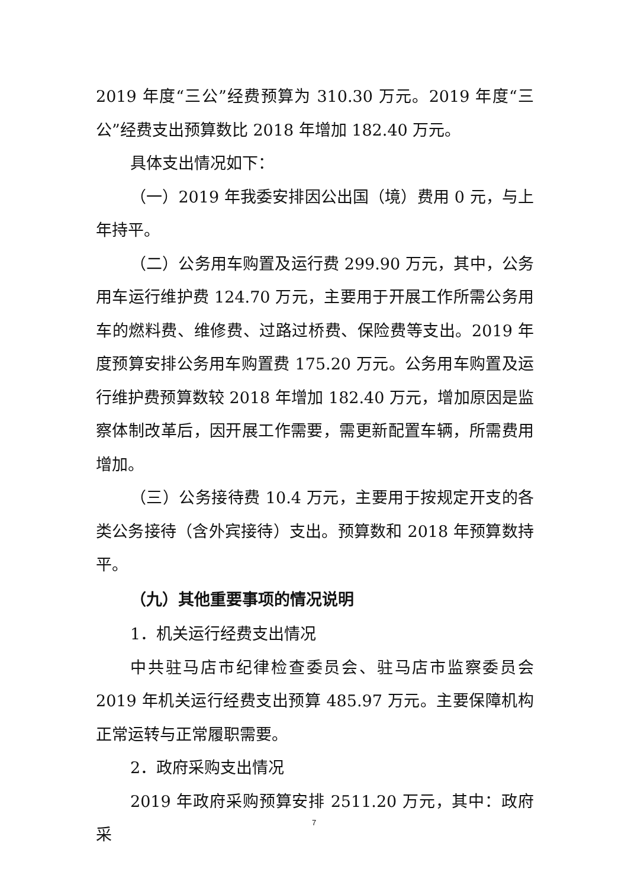2019 年度“三公”经费预算为 310.30 万元。2019 年度“三公”经费支出预算数比 2018 年增加 182.40 万元。
具体支出情况如下：
（一）2019 年我委安排因公出国（境）费用 0 元，与上年持平。
（二）公务用车购置及运行费 299.90 万元，其中，公务用车运行维护费 124.70 万元，主要用于开展工作所需公务用车的燃料费、维修费、过路过桥费、保险费等支出。2019 年度预算安排公务用车购置费 175.20 万元。公务用车购置及运行维护费预算数较 2018 年增加 182.40 万元，增加原因是监察体制改革后，因开展工作需要，需更新配置车辆，所需费用增加。
（三）公务接待费 10.4 万元，主要用于按规定开支的各类公务接待（含外宾接待）支出。预算数和 2018 年预算数持平。
（九）其他重要事项的情况说明
1．机关运行经费支出情况
中共驻马店市纪律检查委员会、驻马店市监察委员会 2019 年机关运行经费支出预算 485.97 万元。主要保障机构正常运转与正常履职需要。
2．政府采购支出情况
2019 年政府采购预算安排 2511.20 万元，其中：政府采
7